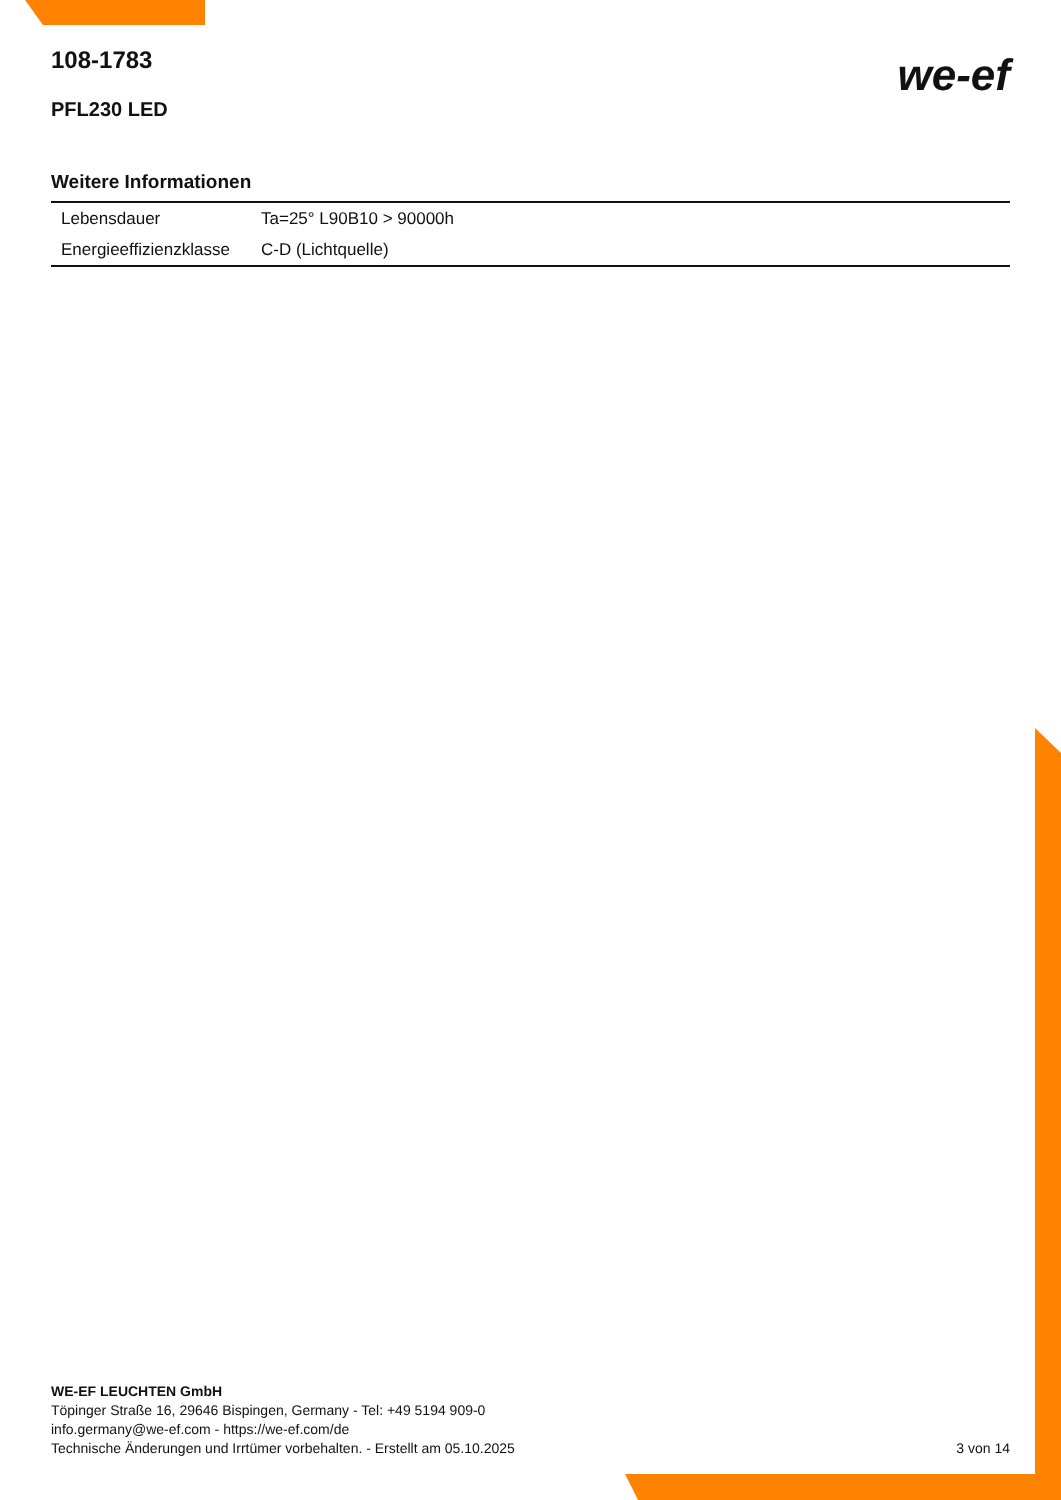108-1783
we-ef
PFL230 LED
Weitere Informationen
| Lebensdauer | Ta=25° L90B10 > 90000h |
| Energieeffizienzklasse | C-D (Lichtquelle) |
WE-EF LEUCHTEN GmbH
Töpinger Straße 16, 29646 Bispingen, Germany - Tel: +49 5194 909-0
info.germany@we-ef.com - https://we-ef.com/de
Technische Änderungen und Irrtümer vorbehalten. - Erstellt am 05.10.2025 3 von 14